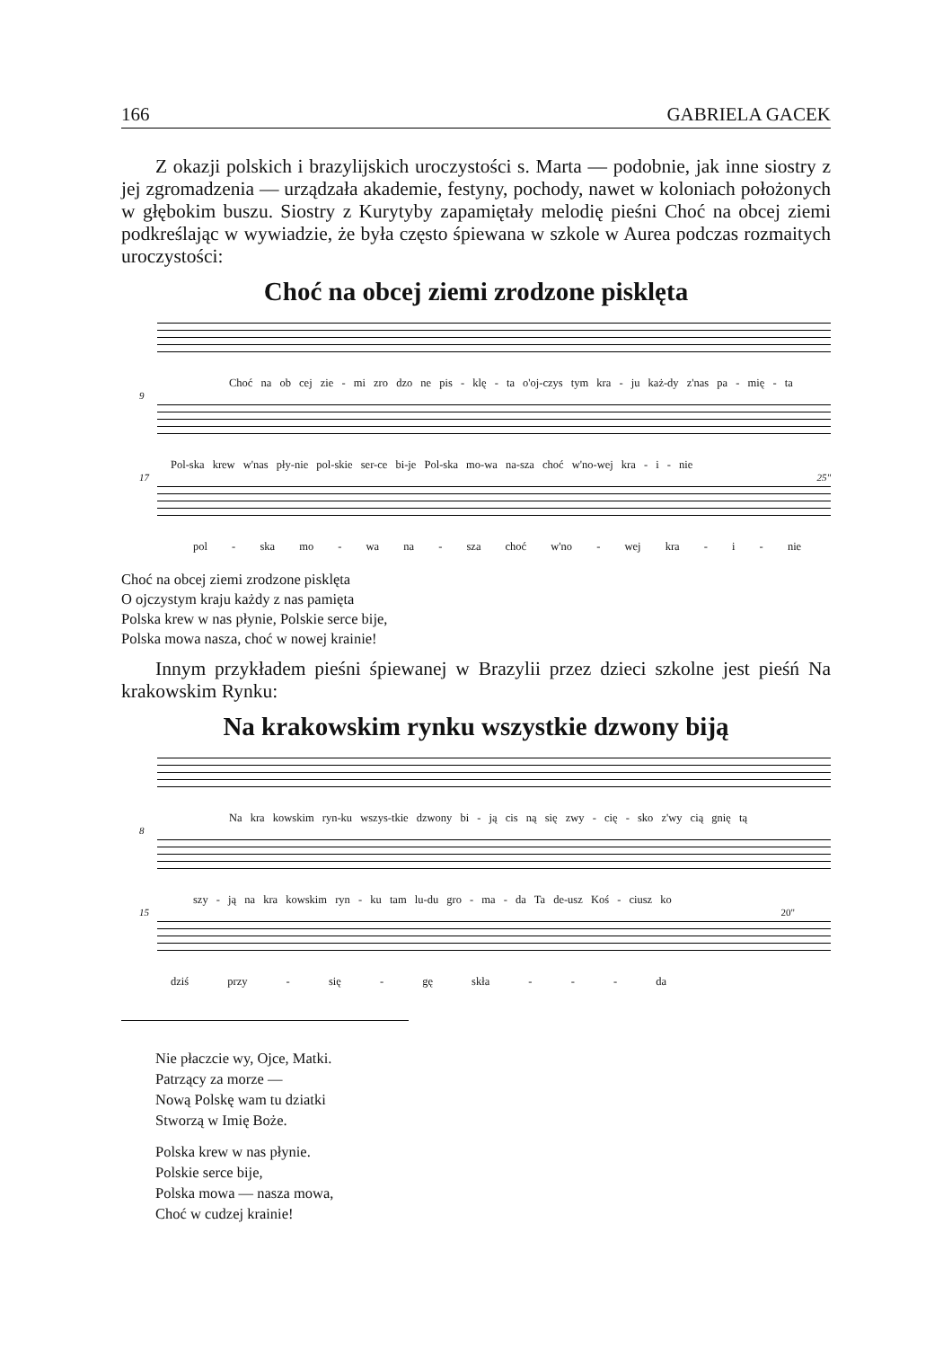166 GABRIELA GACEK
Z okazji polskich i brazylijskich uroczystości s. Marta — podobnie, jak inne siostry z jej zgromadzenia — urządzała akademie, festyny, pochody, nawet w koloniach położonych w głębokim buszu. Siostry z Kurytyby zapamiętały melodię pieśni Choć na obcej ziemi podkreślając w wywiadzie, że była często śpiewana w szkole w Aurea podczas rozmaitych uroczystości:
Choć na obcej ziemi zrodzone pisklęta
Choć na ob cej zie - mi zro dzo ne pis - klę - ta o'oj-czys tym kra - ju każ-dy z'nas pa - mię - ta
9
Pol-ska krew w'nas pły-nie pol-skie ser-ce bi-je Pol-ska mo-wa na-sza choć w'no-wej kra - i - nie
17 25"
pol - ska mo - wa na - sza choć w'no - wej kra - i - nie
Choć na obcej ziemi zrodzone pisklęta
O ojczystym kraju każdy z nas pamięta
Polska krew w nas płynie, Polskie serce bije,
Polska mowa nasza, choć w nowej krainie!
Innym przykładem pieśni śpiewanej w Brazylii przez dzieci szkolne jest pieśń Na krakowskim Rynku:
Na krakowskim rynku wszystkie dzwony biją
Na kra kowskim ryn-ku wszys-tkie dzwony bi - ją cis ną się zwy - cię - sko z'wy cią gnię tą
8
szy - ją na kra kowskim ryn - ku tam lu-du gro - ma - da Ta de-usz Koś - ciusz ko
15 20"
dziś przy - się - gę skła - - - da
Nie płaczcie wy, Ojce, Matki.
Patrzący za morze —
Nową Polskę wam tu dziatki
Stworzą w Imię Boże.
Polska krew w nas płynie.
Polskie serce bije,
Polska mowa — nasza mowa,
Choć w cudzej krainie!